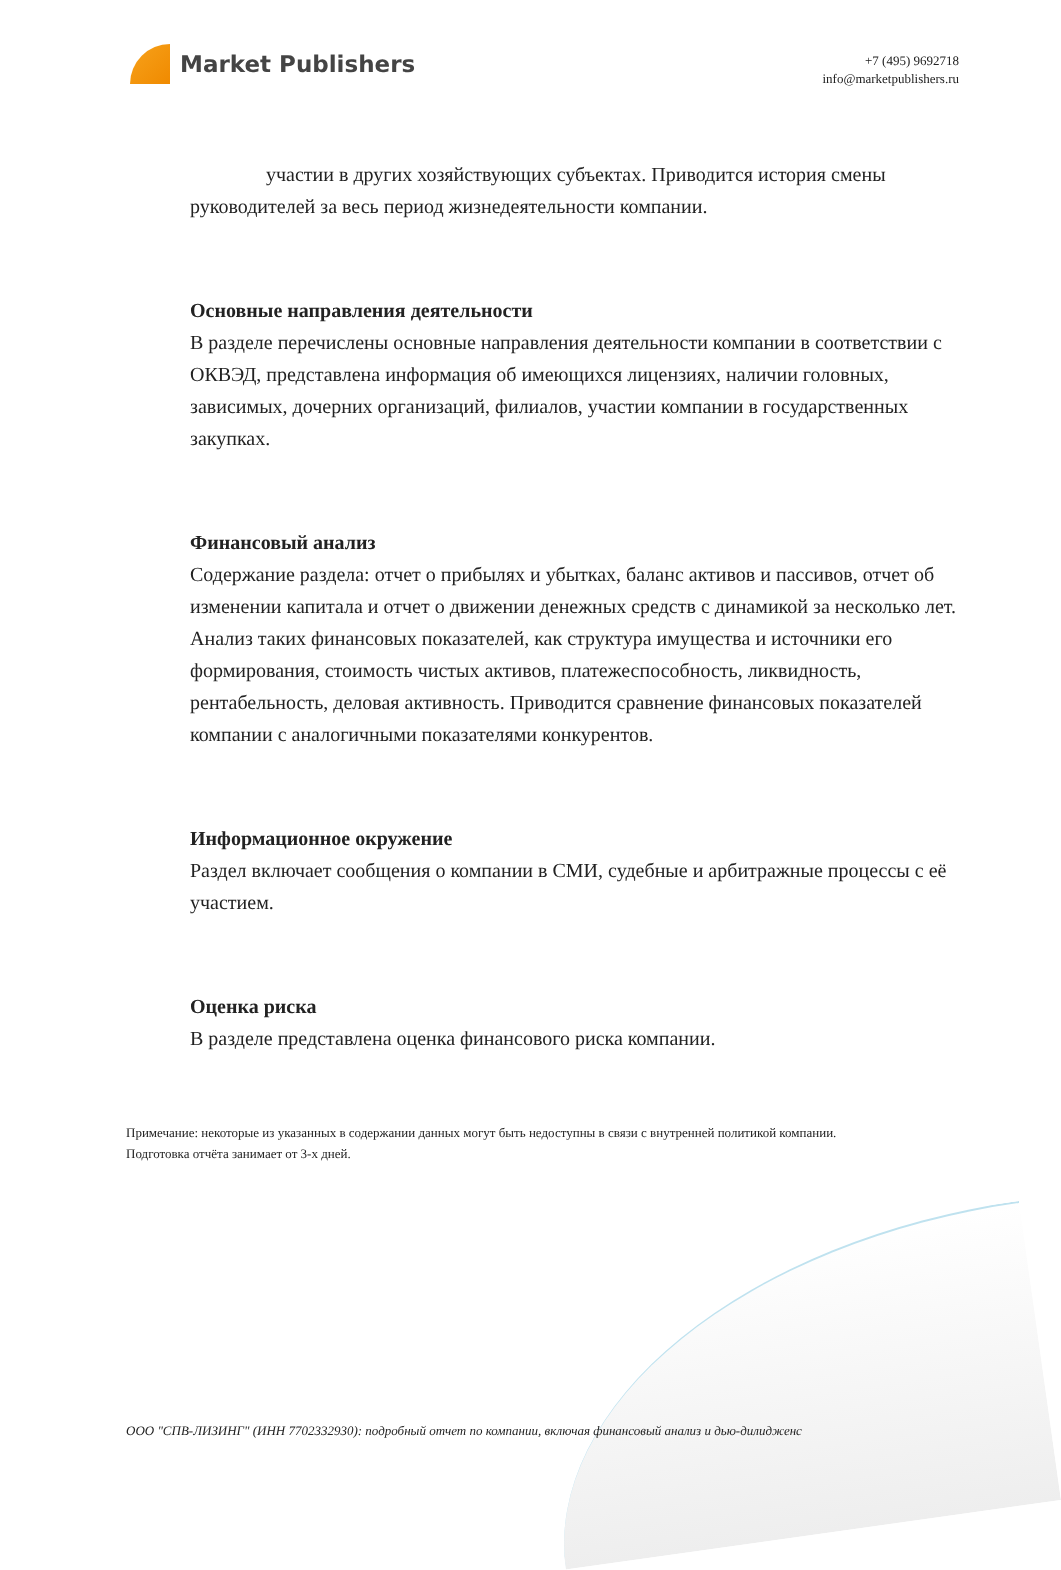Market Publishers
+7 (495) 9692718
info@marketpublishers.ru
участии в других хозяйствующих субъектах. Приводится история смены руководителей за весь период жизнедеятельности компании.
Основные направления деятельности
В разделе перечислены основные направления деятельности компании в соответствии с ОКВЭД, представлена информация об имеющихся лицензиях, наличии головных, зависимых, дочерних организаций, филиалов, участии компании в государственных закупках.
Финансовый анализ
Содержание раздела: отчет о прибылях и убытках, баланс активов и пассивов, отчет об изменении капитала и отчет о движении денежных средств с динамикой за несколько лет. Анализ таких финансовых показателей, как структура имущества и источники его формирования, стоимость чистых активов, платежеспособность, ликвидность, рентабельность, деловая активность. Приводится сравнение финансовых показателей компании с аналогичными показателями конкурентов.
Информационное окружение
Раздел включает сообщения о компании в СМИ, судебные и арбитражные процессы с её участием.
Оценка риска
В разделе представлена оценка финансового риска компании.
Примечание: некоторые из указанных в содержании данных могут быть недоступны в связи с внутренней политикой компании.
Подготовка отчёта занимает от 3-х дней.
ООО "СПВ-ЛИЗИНГ" (ИНН 7702332930): подробный отчет по компании, включая финансовый анализ и дью-дилидженс